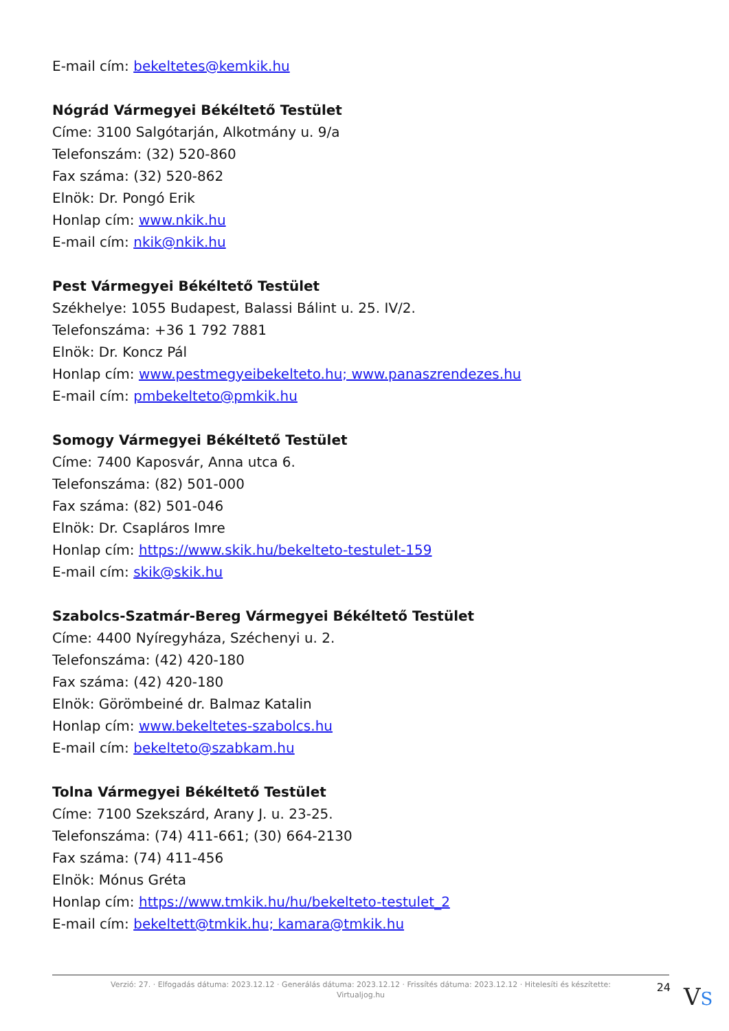E-mail cím: bekeltetes@kemkik.hu
Nógrád Vármegyei Békéltető Testület
Címe: 3100 Salgótarján, Alkotmány u. 9/a
Telefonszám: (32) 520-860
Fax száma: (32) 520-862
Elnök: Dr. Pongó Erik
Honlap cím: www.nkik.hu
E-mail cím: nkik@nkik.hu
Pest Vármegyei Békéltető Testület
Székhelye: 1055 Budapest, Balassi Bálint u. 25. IV/2.
Telefonszáma: +36 1 792 7881
Elnök: Dr. Koncz Pál
Honlap cím: www.pestmegyeibekelteto.hu; www.panaszrendezes.hu
E-mail cím: pmbekelteto@pmkik.hu
Somogy Vármegyei Békéltető Testület
Címe: 7400 Kaposvár, Anna utca 6.
Telefonszáma: (82) 501-000
Fax száma: (82) 501-046
Elnök: Dr. Csapláros Imre
Honlap cím: https://www.skik.hu/bekelteto-testulet-159
E-mail cím: skik@skik.hu
Szabolcs-Szatmár-Bereg Vármegyei Békéltető Testület
Címe: 4400 Nyíregyháza, Széchenyi u. 2.
Telefonszáma: (42) 420-180
Fax száma: (42) 420-180
Elnök: Görömbeiné dr. Balmaz Katalin
Honlap cím: www.bekeltetes-szabolcs.hu
E-mail cím: bekelteto@szabkam.hu
Tolna Vármegyei Békéltető Testület
Címe: 7100 Szekszárd, Arany J. u. 23-25.
Telefonszáma: (74) 411-661; (30) 664-2130
Fax száma: (74) 411-456
Elnök: Mónus Gréta
Honlap cím: https://www.tmkik.hu/hu/bekelteto-testulet_2
E-mail cím: bekeltett@tmkik.hu; kamara@tmkik.hu
Verzió: 27. · Elfogadás dátuma: 2023.12.12 · Generálás dátuma: 2023.12.12 · Frissítés dátuma: 2023.12.12 · Hitelesíti és készítette: Virtualjog.hu
24
VS